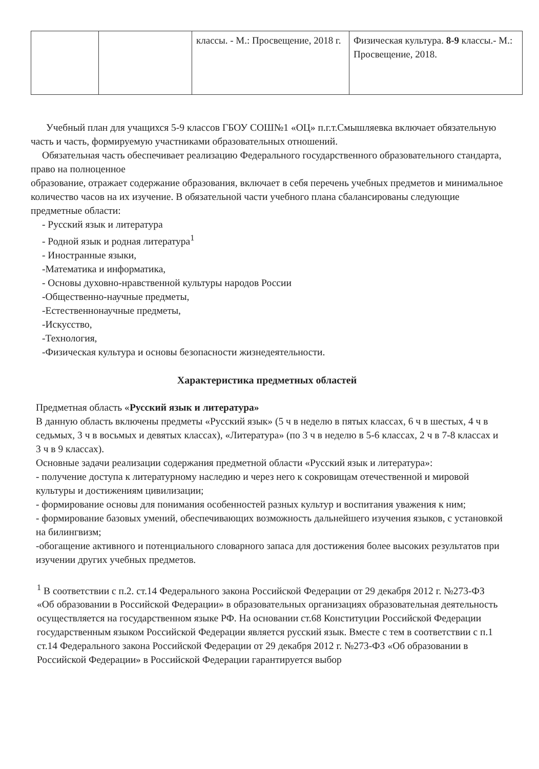| | | классы. - М.: Просвещение, 2018 г. | Физическая культура. 8-9 классы.- М.: Просвещение, 2018. |
Учебный план для учащихся 5-9 классов ГБОУ СОШ№1 «ОЦ» п.г.т.Смышляевка включает обязательную часть и часть, формируемую участниками образовательных отношений.
Обязательная часть обеспечивает реализацию Федерального государственного образовательного стандарта, право на полноценное
образование, отражает содержание образования, включает в себя перечень учебных предметов и минимальное количество часов на их изучение. В обязательной части учебного плана сбалансированы следующие предметные области:
- Русский язык и литература
- Родной язык и родная литература<sup>1</sup>
- Иностранные языки,
-Математика и информатика,
- Основы духовно-нравственной культуры народов России
-Общественно-научные предметы,
-Естественнонаучные предметы,
-Искусство,
-Технология,
-Физическая культура и основы безопасности жизнедеятельности.
Характеристика предметных областей
Предметная область «Русский язык и литература»
В данную область включены предметы «Русский язык» (5 ч в неделю в пятых классах, 6 ч в шестых, 4 ч в седьмых, 3 ч в восьмых и девятых классах), «Литература» (по 3 ч в неделю в 5-6 классах, 2 ч в 7-8 классах и 3 ч в 9 классах).
Основные задачи реализации содержания предметной области «Русский язык и литература»:
- получение доступа к литературному наследию и через него к сокровищам отечественной и мировой культуры и достижениям цивилизации;
- формирование основы для понимания особенностей разных культур и воспитания уважения к ним;
- формирование базовых умений, обеспечивающих возможность дальнейшего изучения языков, с установкой на билингвизм;
-обогащение активного и потенциального словарного запаса для достижения более высоких результатов при изучении других учебных предметов.
<sup>1</sup> В соответствии с п.2. ст.14 Федерального закона Российской Федерации от 29 декабря 2012 г. №273-ФЗ «Об образовании в Российской Федерации» в образовательных организациях образовательная деятельность осуществляется на государственном языке РФ. На основании ст.68 Конституции Российской Федерации государственным языком Российской Федерации является русский язык. Вместе с тем в соответствии с п.1 ст.14 Федерального закона Российской Федерации от 29 декабря 2012 г. №273-ФЗ «Об образовании в Российской Федерации» в Российской Федерации гарантируется выбор